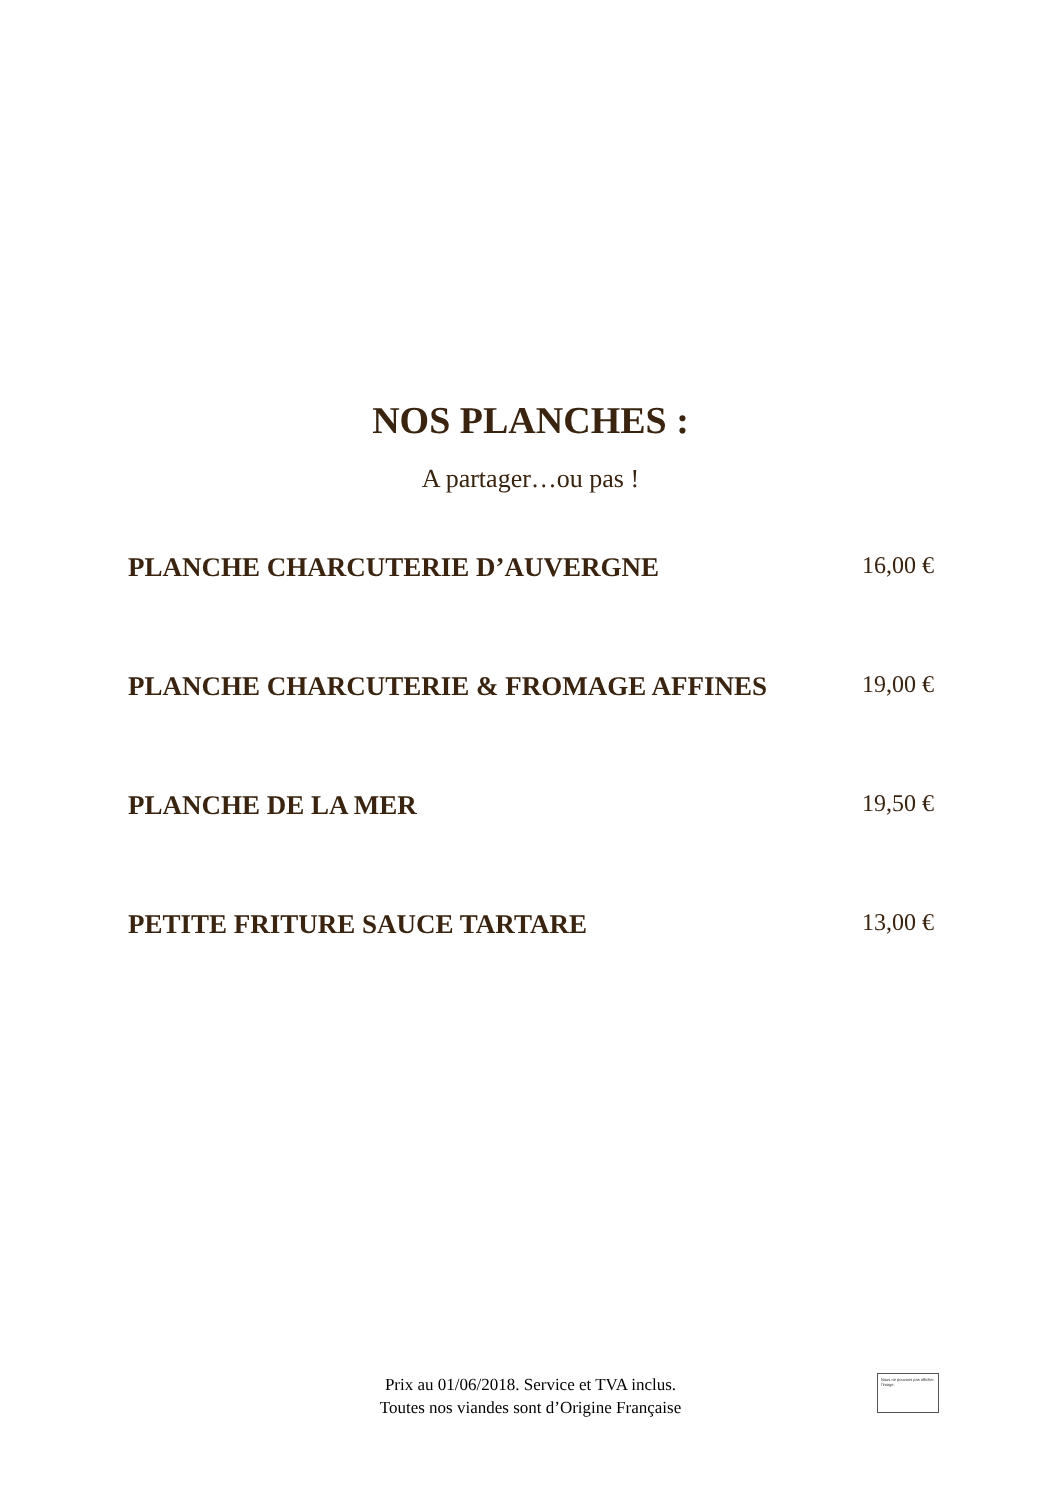NOS PLANCHES :
A partager…ou pas !
PLANCHE CHARCUTERIE D’AUVERGNE 16,00 €
PLANCHE CHARCUTERIE & FROMAGE AFFINES 19,00 €
PLANCHE DE LA MER 19,50 €
PETITE FRITURE SAUCE TARTARE 13,00 €
Prix au 01/06/2018. Service et TVA inclus.
Toutes nos viandes sont d’Origine Française
Nous ne pouvons pas afficher l'image.